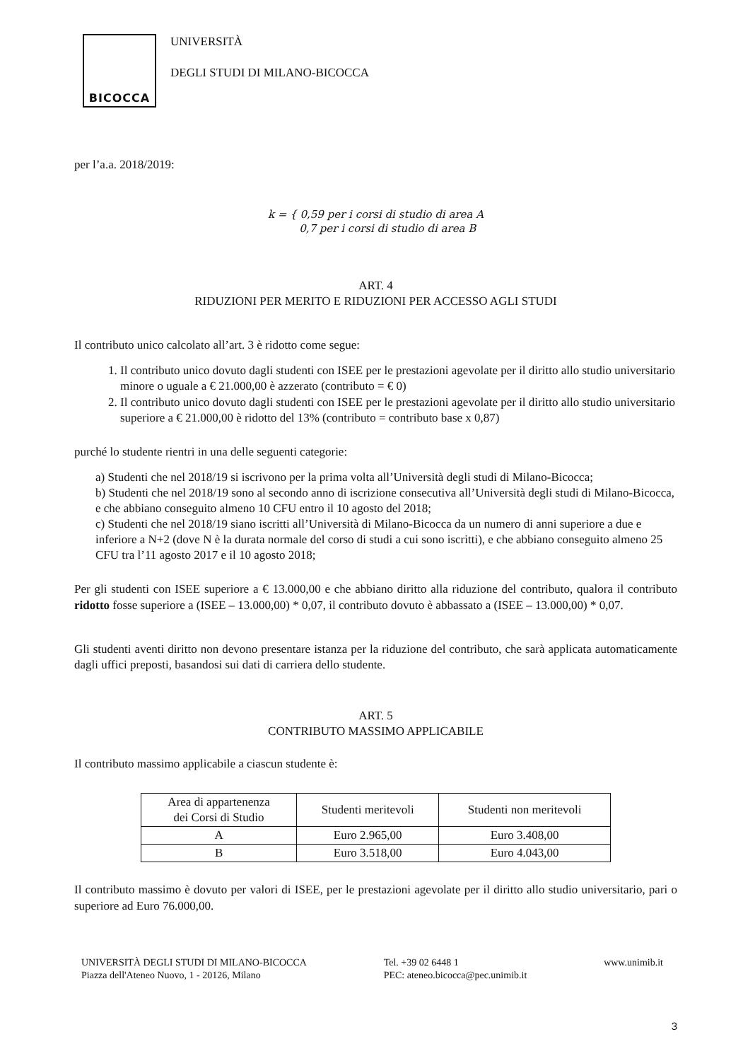BICOCCA
UNIVERSITÀ
DEGLI STUDI DI MILANO-BICOCCA
per l’a.a. 2018/2019:
k = { 0,59 per i corsi di studio di area A
0,7 per i corsi di studio di area B
ART. 4
RIDUZIONI PER MERITO E RIDUZIONI PER ACCESSO AGLI STUDI
Il contributo unico calcolato all’art. 3 è ridotto come segue:
1. Il contributo unico dovuto dagli studenti con ISEE per le prestazioni agevolate per il diritto allo studio universitario minore o uguale a € 21.000,00 è azzerato (contributo = € 0)
2. Il contributo unico dovuto dagli studenti con ISEE per le prestazioni agevolate per il diritto allo studio universitario superiore a € 21.000,00 è ridotto del 13% (contributo = contributo base x 0,87)
purché lo studente rientri in una delle seguenti categorie:
a) Studenti che nel 2018/19 si iscrivono per la prima volta all’Università degli studi di Milano-Bicocca;
b) Studenti che nel 2018/19 sono al secondo anno di iscrizione consecutiva all’Università degli studi di Milano-Bicocca, e che abbiano conseguito almeno 10 CFU entro il 10 agosto del 2018;
c) Studenti che nel 2018/19 siano iscritti all’Università di Milano-Bicocca da un numero di anni superiore a due e inferiore a N+2 (dove N è la durata normale del corso di studi a cui sono iscritti), e che abbiano conseguito almeno 25 CFU tra l’11 agosto 2017 e il 10 agosto 2018;
Per gli studenti con ISEE superiore a € 13.000,00 e che abbiano diritto alla riduzione del contributo, qualora il contributo ridotto fosse superiore a (ISEE – 13.000,00) * 0,07, il contributo dovuto è abbassato a (ISEE – 13.000,00) * 0,07.
Gli studenti aventi diritto non devono presentare istanza per la riduzione del contributo, che sarà applicata automaticamente dagli uffici preposti, basandosi sui dati di carriera dello studente.
ART. 5
CONTRIBUTO MASSIMO APPLICABILE
Il contributo massimo applicabile a ciascun studente è:
| Area di appartenenza dei Corsi di Studio | Studenti meritevoli | Studenti non meritevoli |
| --- | --- | --- |
| A | Euro 2.965,00 | Euro 3.408,00 |
| B | Euro 3.518,00 | Euro 4.043,00 |
Il contributo massimo è dovuto per valori di ISEE, per le prestazioni agevolate per il diritto allo studio universitario, pari o superiore ad Euro 76.000,00.
UNIVERSITÀ DEGLI STUDI DI MILANO-BICOCCA
Piazza dell'Ateneo Nuovo, 1 - 20126, Milano
Tel. +39 02 6448 1
PEC: ateneo.bicocca@pec.unimib.it
www.unimib.it
3